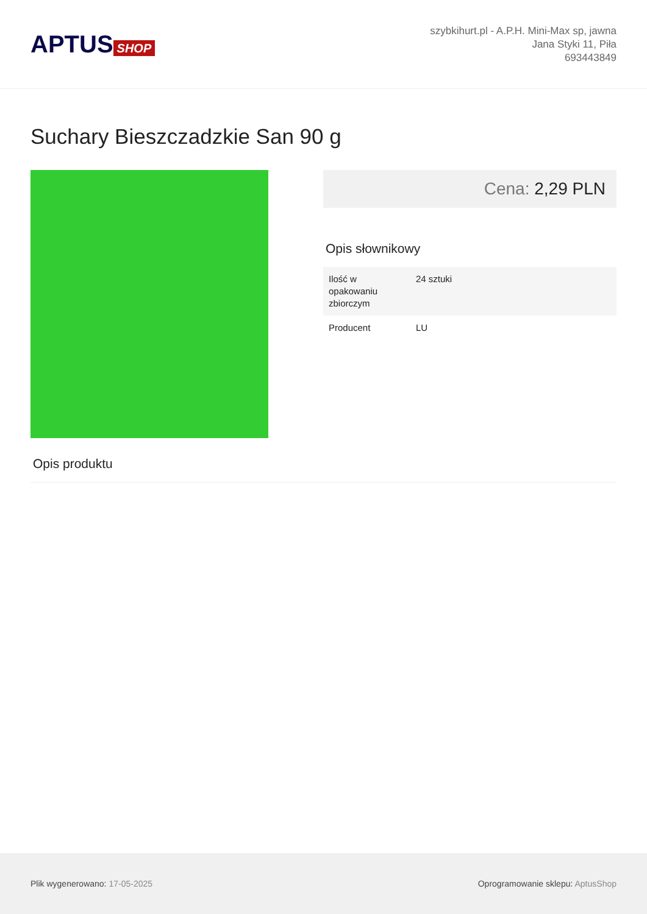APTUS SHOP
szybkihurt.pl - A.P.H. Mini-Max sp, jawna
Jana Styki 11, Piła
693443849
Suchary Bieszczadzkie San 90 g
Cena: 2,29 PLN
Opis słownikowy
| Ilość w opakowaniu zbiorczym | 24 sztuki |
| Producent | LU |
Opis produktu
Plik wygenerowano: 17-05-2025
Oprogramowanie sklepu: AptusShop